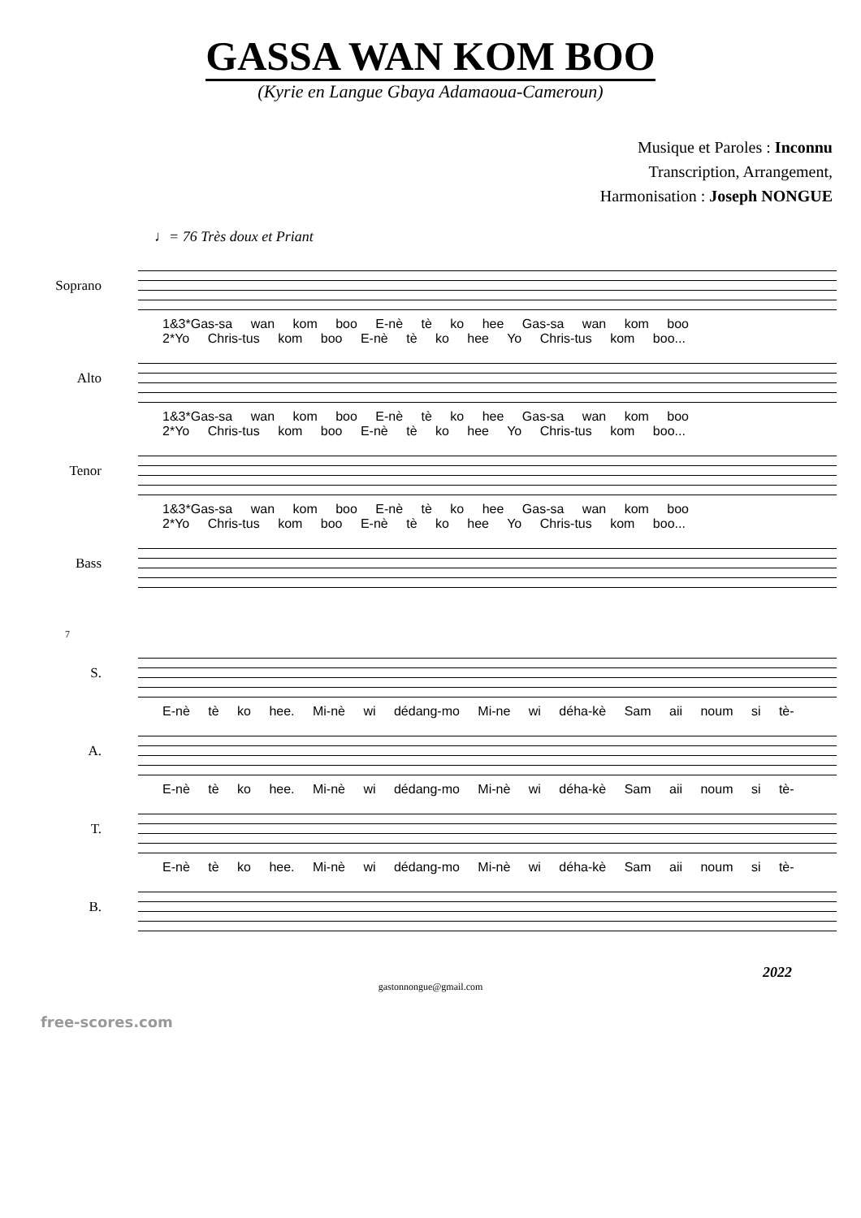GASSA WAN KOM BOO
(Kyrie en Langue Gbaya Adamaoua-Cameroun)
Musique et Paroles : Inconnu
Transcription, Arrangement,
Harmonisation : Joseph NONGUE
♩= 76 Très doux et Priant
Soprano
1&3*Gas-sa wan kom boo E-nè tè ko hee Gas-sa wan kom boo
2*Yo Chris-tus kom boo E-nè tè ko hee Yo Chris-tus kom boo...
Alto
1&3*Gas-sa wan kom boo E-nè tè ko hee Gas-sa wan kom boo
2*Yo Chris-tus kom boo E-nè tè ko hee Yo Chris-tus kom boo...
Tenor
1&3*Gas-sa wan kom boo E-nè tè ko hee Gas-sa wan kom boo
2*Yo Chris-tus kom boo E-nè tè ko hee Yo Chris-tus kom boo...
Bass
7
S.
E-nè tè ko hee. Mi-nè wi dédang-mo Mi-ne wi déha-kè Sam aii noum si tè-
A.
E-nè tè ko hee. Mi-nè wi dédang-mo Mi-nè wi déha-kè Sam aii noum si tè-
T.
E-nè tè ko hee. Mi-nè wi dédang-mo Mi-nè wi déha-kè Sam aii noum si tè-
B.
2022
gastonnongue@gmail.com
free-scores.com